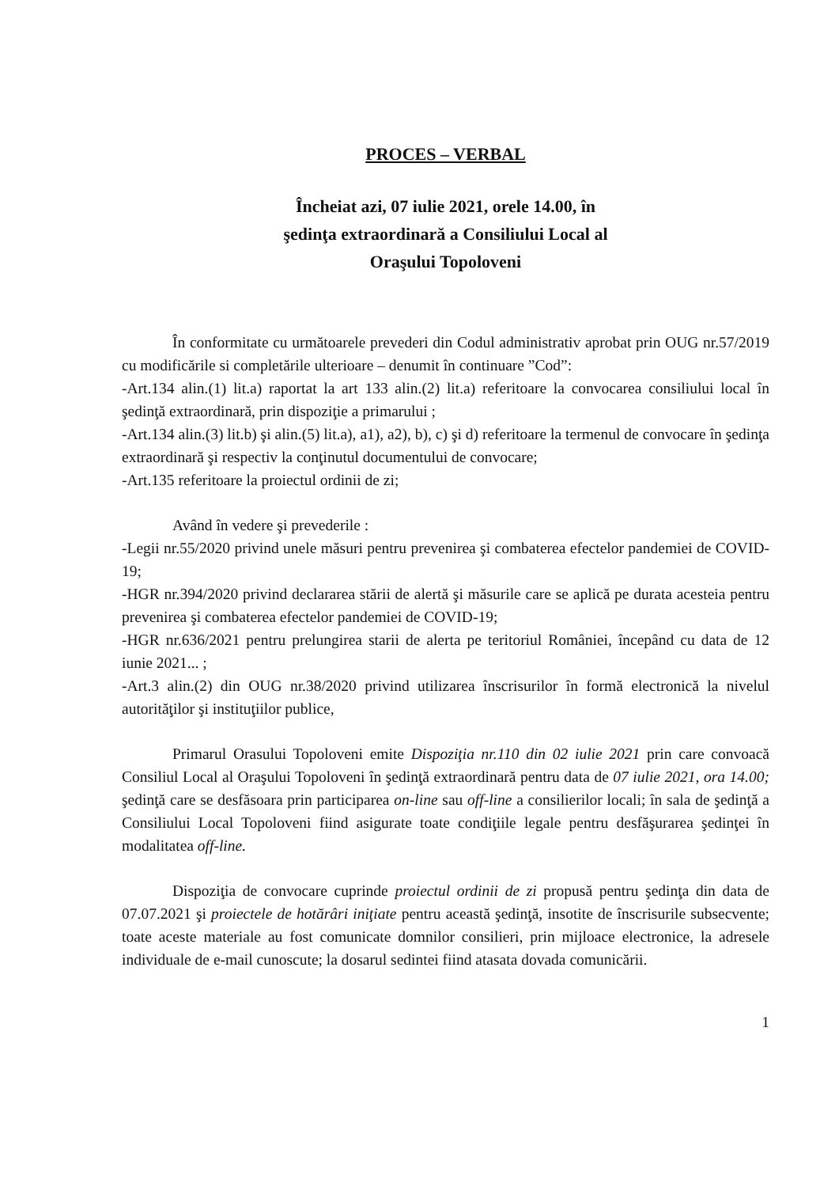PROCES – VERBAL
Încheiat azi, 07 iulie 2021, orele 14.00, în
şedinţa extraordinară a Consiliului Local al
Oraşului Topoloveni
În conformitate cu următoarele prevederi din Codul administrativ aprobat prin OUG nr.57/2019 cu modificările si completările ulterioare – denumit în continuare ”Cod”:
-Art.134 alin.(1) lit.a) raportat la art 133 alin.(2) lit.a) referitoare la convocarea consiliului local în şedinţă extraordinară, prin dispoziţie a primarului ;
-Art.134 alin.(3) lit.b) şi alin.(5) lit.a), a1), a2), b), c) şi d) referitoare la termenul de convocare în şedinţa extraordinară şi respectiv la conţinutul documentului de convocare;
-Art.135 referitoare la proiectul ordinii de zi;
Având în vedere şi prevederile :
-Legii nr.55/2020 privind unele măsuri pentru prevenirea şi combaterea efectelor pandemiei de COVID-19;
-HGR nr.394/2020 privind declararea stării de alertă şi măsurile care se aplică pe durata acesteia pentru prevenirea şi combaterea efectelor pandemiei de COVID-19;
-HGR nr.636/2021 pentru prelungirea starii de alerta pe teritoriul României, începând cu data de 12 iunie 2021... ;
-Art.3 alin.(2) din OUG nr.38/2020 privind utilizarea înscrisurilor în formă electronică la nivelul autorităţilor şi instituţiilor publice,
Primarul Orasului Topoloveni emite Dispoziţia nr.110 din 02 iulie 2021 prin care convoacă Consiliul Local al Oraşului Topoloveni în şedinţă extraordinară pentru data de 07 iulie 2021, ora 14.00; şedinţă care se desfăsoara prin participarea on-line sau off-line a consilierilor locali; în sala de şedinţă a Consiliului Local Topoloveni fiind asigurate toate condiţiile legale pentru desfăşurarea şedinţei în modalitatea off-line.
Dispoziţia de convocare cuprinde proiectul ordinii de zi propusă pentru şedinţa din data de 07.07.2021 şi proiectele de hotărâri iniţiate pentru această şedinţă, insotite de înscrisurile subsecvente; toate aceste materiale au fost comunicate domnilor consilieri, prin mijloace electronice, la adresele individuale de e-mail cunoscute; la dosarul sedintei fiind atasata dovada comunicării.
1